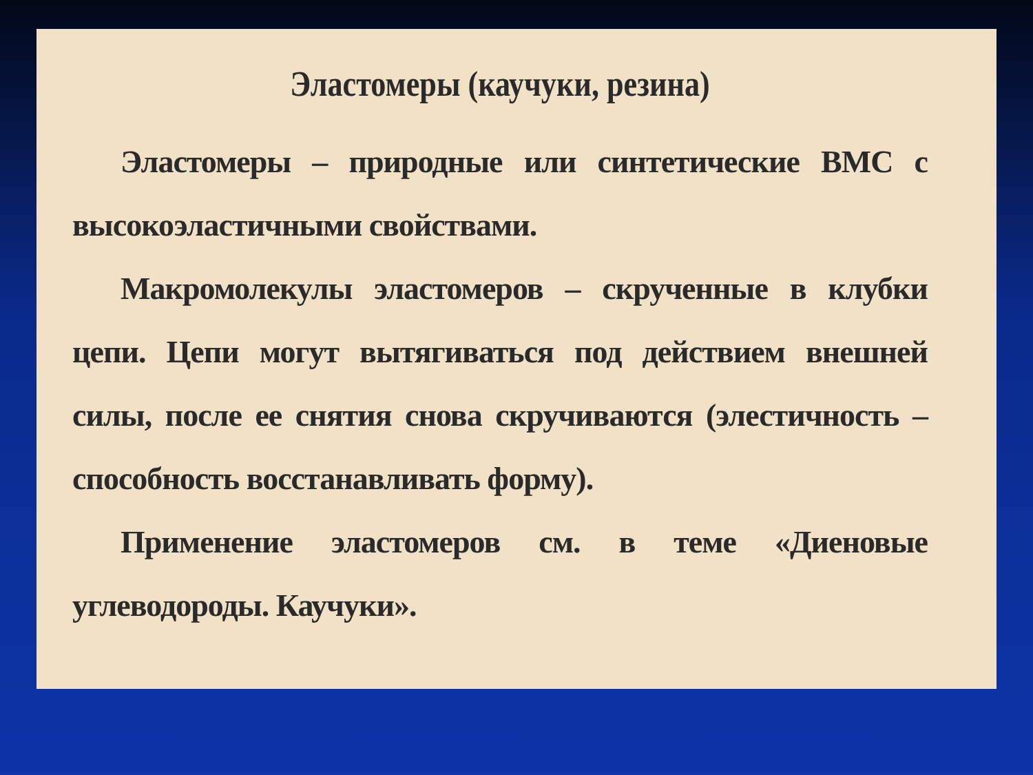Эластомеры (каучуки, резина)
Эластомеры – природные или синтетические ВМС с высокоэластичными свойствами.
Макромолекулы эластомеров – скрученные в клубки цепи. Цепи могут вытягиваться под действием внешней силы, после ее снятия снова скручиваются (элестичность – способность восстанавливать форму).
Применение эластомеров см. в теме «Диеновые углеводороды. Каучуки».